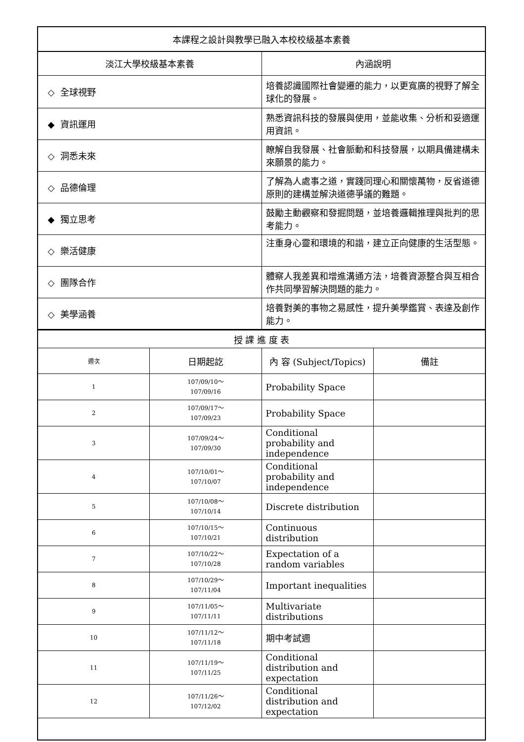| 本課程之設計與教學已融入本校校級基本素養 | |
| 淡江大學校級基本素養 | 內涵說明 |
| ◇ 全球視野 | 培養認識國際社會變遷的能力，以更寬廣的視野了解全球化的發展。 |
| ◆ 資訊運用 | 熟悉資訊科技的發展與使用，並能收集、分析和妥適運用資訊。 |
| ◇ 洞悉未來 | 瞭解自我發展、社會脈動和科技發展，以期具備建構未來願景的能力。 |
| ◇ 品德倫理 | 了解為人處事之道，實踐同理心和關懷萬物，反省道德原則的建構並解決道德爭議的難題。 |
| ◆ 獨立思考 | 鼓勵主動觀察和發掘問題，並培養邏輯推理與批判的思考能力。 |
| ◇ 樂活健康 | 注重身心靈和環境的和諧，建立正向健康的生活型態。 |
| ◇ 團隊合作 | 體察人我差異和增進溝通方法，培養資源整合與互相合作共同學習解決問題的能力。 |
| ◇ 美學涵養 | 培養對美的事物之易感性，提升美學鑑賞、表達及創作能力。 |
| 授 課 進 度 表 | | | |
| 週次 | 日期起訖 | 內 容 (Subject/Topics) | 備註 |
| 1 | 107/09/10～ 107/09/16 | Probability Space | |
| 2 | 107/09/17～ 107/09/23 | Probability Space | |
| 3 | 107/09/24～ 107/09/30 | Conditional probability and independence | |
| 4 | 107/10/01～ 107/10/07 | Conditional probability and independence | |
| 5 | 107/10/08～ 107/10/14 | Discrete distribution | |
| 6 | 107/10/15～ 107/10/21 | Continuous distribution | |
| 7 | 107/10/22～ 107/10/28 | Expectation of a random variables | |
| 8 | 107/10/29～ 107/11/04 | Important inequalities | |
| 9 | 107/11/05～ 107/11/11 | Multivariate distributions | |
| 10 | 107/11/12～ 107/11/18 | 期中考試週 | |
| 11 | 107/11/19～ 107/11/25 | Conditional distribution and expectation | |
| 12 | 107/11/26～ 107/12/02 | Conditional distribution and expectation | |